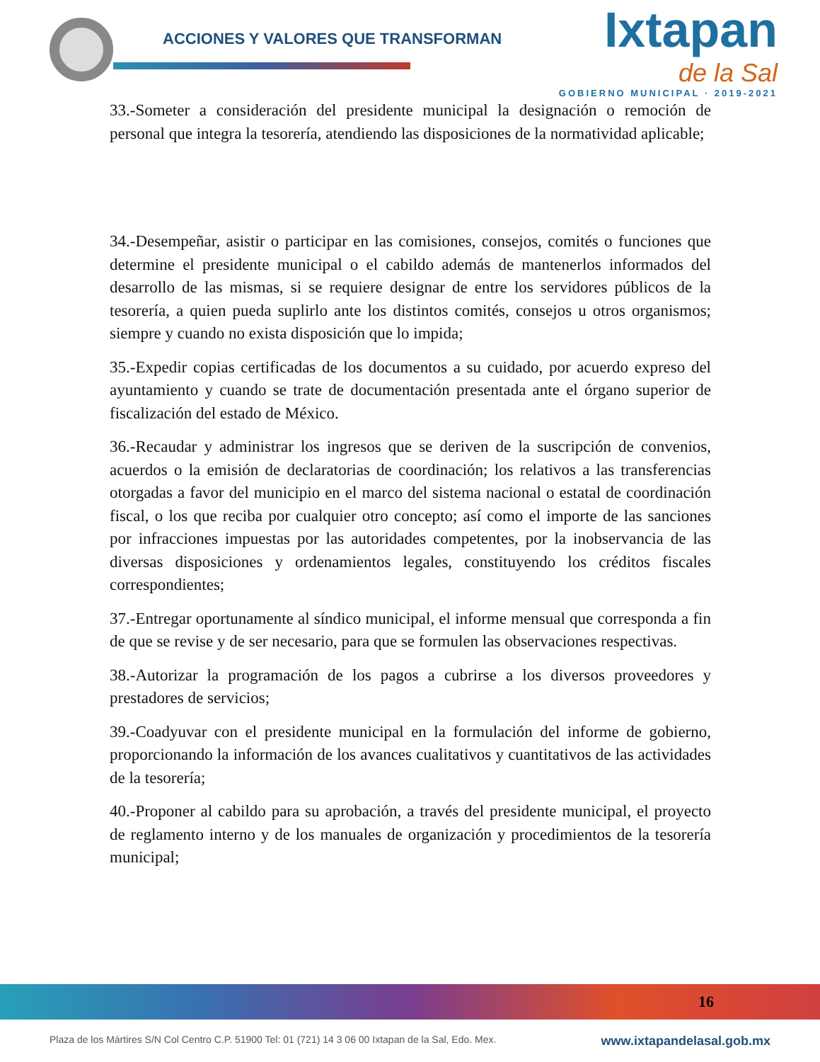ACCIONES Y VALORES QUE TRANSFORMAN
Ixtapan
de la Sal
GOBIERNO MUNICIPAL · 2019-2021
33.-Someter a consideración del presidente municipal la designación o remoción de personal que integra la tesorería, atendiendo las disposiciones de la normatividad aplicable;
34.-Desempeñar, asistir o participar en las comisiones, consejos, comités o funciones que determine el presidente municipal o el cabildo además de mantenerlos informados del desarrollo de las mismas, si se requiere designar de entre los servidores públicos de la tesorería, a quien pueda suplirlo ante los distintos comités, consejos u otros organismos; siempre y cuando no exista disposición que lo impida;
35.-Expedir copias certificadas de los documentos a su cuidado, por acuerdo expreso del ayuntamiento y cuando se trate de documentación presentada ante el órgano superior de fiscalización del estado de México.
36.-Recaudar y administrar los ingresos que se deriven de la suscripción de convenios, acuerdos o la emisión de declaratorias de coordinación; los relativos a las transferencias otorgadas a favor del municipio en el marco del sistema nacional o estatal de coordinación fiscal, o los que reciba por cualquier otro concepto; así como el importe de las sanciones por infracciones impuestas por las autoridades competentes, por la inobservancia de las diversas disposiciones y ordenamientos legales, constituyendo los créditos fiscales correspondientes;
37.-Entregar oportunamente al síndico municipal, el informe mensual que corresponda a fin de que se revise y de ser necesario, para que se formulen las observaciones respectivas.
38.-Autorizar la programación de los pagos a cubrirse a los diversos proveedores y prestadores de servicios;
39.-Coadyuvar con el presidente municipal en la formulación del informe de gobierno, proporcionando la información de los avances cualitativos y cuantitativos de las actividades de la tesorería;
40.-Proponer al cabildo para su aprobación, a través del presidente municipal, el proyecto de reglamento interno y de los manuales de organización y procedimientos de la tesorería municipal;
16
Plaza de los Mártires S/N Col Centro C.P. 51900 Tel: 01 (721) 14 3 06 00 Ixtapan de la Sal, Edo. Mex. www.ixtapandelasal.gob.mx